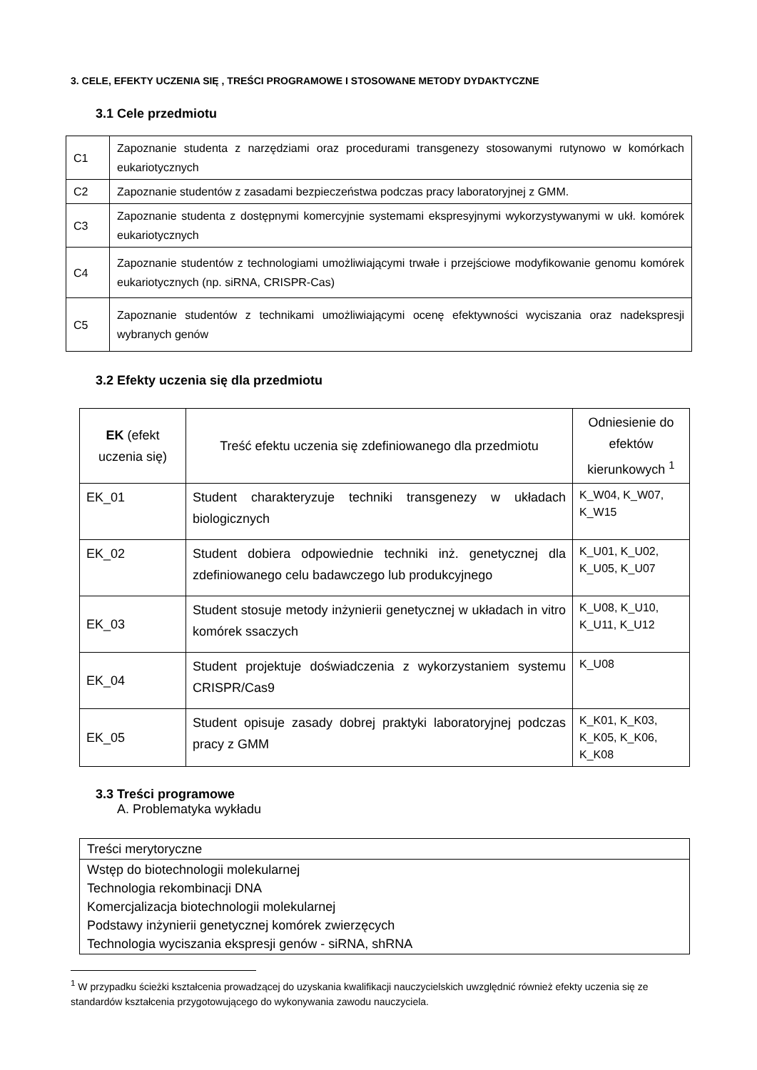3. CELE, EFEKTY UCZENIA SIĘ , TREŚCI PROGRAMOWE I STOSOWANE METODY DYDAKTYCZNE
3.1 Cele przedmiotu
| C1 | Zapoznanie studenta z narzędziami oraz procedurami transgenezy stosowanymi rutynowo w komórkach eukariotycznych |
| C2 | Zapoznanie studentów z zasadami bezpieczeństwa podczas pracy laboratoryjnej z GMM. |
| C3 | Zapoznanie studenta z dostępnymi komercyjnie systemami ekspresyjnymi wykorzystywanymi w ukł. komórek eukariotycznych |
| C4 | Zapoznanie studentów z technologiami umożliwiającymi trwałe i przejściowe modyfikowanie genomu komórek eukariotycznych (np. siRNA, CRISPR-Cas) |
| C5 | Zapoznanie studentów z technikami umożliwiającymi ocenę efektywności wyciszania oraz nadekspresji wybranych genów |
3.2 Efekty uczenia się dla przedmiotu
| EK (efekt uczenia się) | Treść efektu uczenia się zdefiniowanego dla przedmiotu | Odniesienie do efektów kierunkowych <sup>1</sup> |
| --- | --- | --- |
| EK_01 | Student charakteryzuje techniki transgenezy w układach biologicznych | K_W04, K_W07, K_W15 |
| EK_02 | Student dobiera odpowiednie techniki inż. genetycznej dla zdefiniowanego celu badawczego lub produkcyjnego | K_U01, K_U02, K_U05, K_U07 |
| EK_03 | Student stosuje metody inżynierii genetycznej w układach in vitro komórek ssaczych | K_U08, K_U10, K_U11, K_U12 |
| EK_04 | Student projektuje doświadczenia z wykorzystaniem systemu CRISPR/Cas9 | K_U08 |
| EK_05 | Student opisuje zasady dobrej praktyki laboratoryjnej podczas pracy z GMM | K_K01, K_K03, K_K05, K_K06, K_K08 |
3.3 Treści programowe
A. Problematyka wykładu
| Treści merytoryczne |
| Wstęp do biotechnologii molekularnej Technologia rekombinacji DNA Komercjalizacja biotechnologii molekularnej Podstawy inżynierii genetycznej komórek zwierzęcych Technologia wyciszania ekspresji genów - siRNA, shRNA |
<sup>1</sup> W przypadku ścieżki kształcenia prowadzącej do uzyskania kwalifikacji nauczycielskich uwzględnić również efekty uczenia się ze standardów kształcenia przygotowującego do wykonywania zawodu nauczyciela.